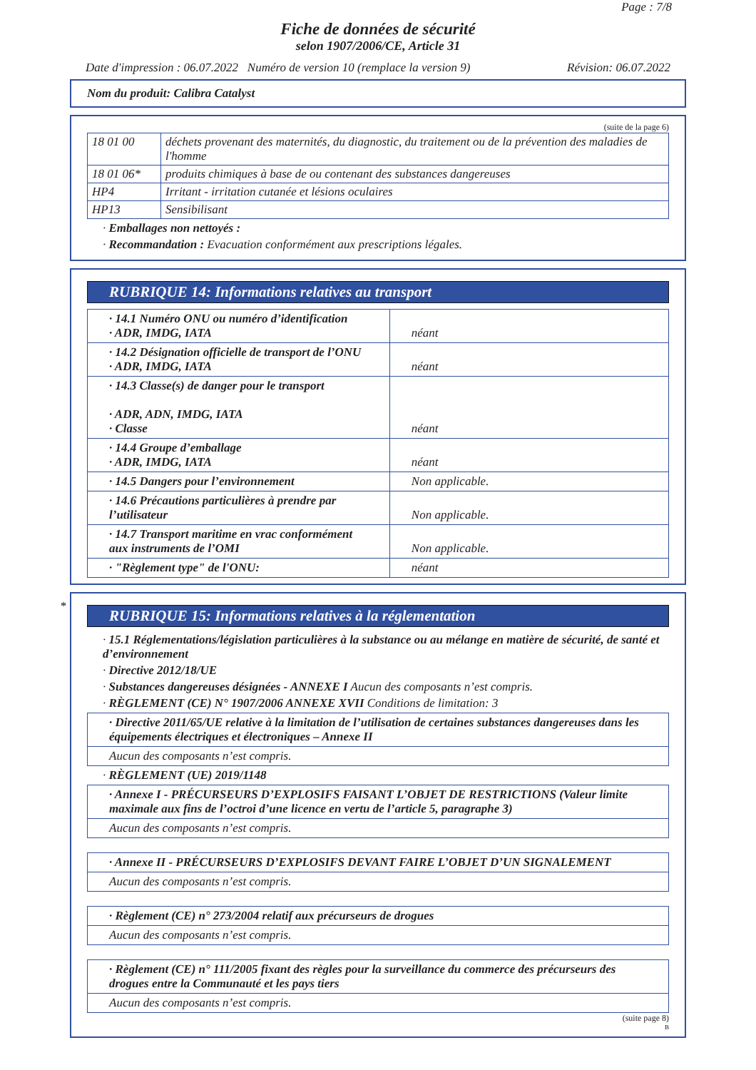Page : 7/8
Fiche de données de sécurité
selon 1907/2006/CE, Article 31
Date d'impression : 06.07.2022 Numéro de version 10 (remplace la version 9) Révision: 06.07.2022
Nom du produit: Calibra Catalyst
(suite de la page 6)
| 18 01 00 | déchets provenant des maternités, du diagnostic, du traitement ou de la prévention des maladies de l'homme |
| 18 01 06* | produits chimiques à base de ou contenant des substances dangereuses |
| HP4 | Irritant - irritation cutanée et lésions oculaires |
| HP13 | Sensibilisant |
· Emballages non nettoyés :
· Recommandation : Evacuation conformément aux prescriptions légales.
RUBRIQUE 14: Informations relatives au transport
| · 14.1 Numéro ONU ou numéro d’identification · ADR, IMDG, IATA | néant |
| · 14.2 Désignation officielle de transport de l’ONU · ADR, IMDG, IATA | néant |
| · 14.3 Classe(s) de danger pour le transport · ADR, ADN, IMDG, IATA · Classe | néant |
| · 14.4 Groupe d’emballage · ADR, IMDG, IATA | néant |
| · 14.5 Dangers pour l’environnement | Non applicable. |
| · 14.6 Précautions particulières à prendre par l’utilisateur | Non applicable. |
| · 14.7 Transport maritime en vrac conformément aux instruments de l’OMI | Non applicable. |
| · "Règlement type" de l'ONU: | néant |
*
RUBRIQUE 15: Informations relatives à la réglementation
· 15.1 Réglementations/législation particulières à la substance ou au mélange en matière de sécurité, de santé et d’environnement
· Directive 2012/18/UE
· Substances dangereuses désignées - ANNEXE I Aucun des composants n’est compris.
· RÈGLEMENT (CE) N° 1907/2006 ANNEXE XVII Conditions de limitation: 3
| · Directive 2011/65/UE relative à la limitation de l’utilisation de certaines substances dangereuses dans les équipements électriques et électroniques – Annexe II |
| Aucun des composants n’est compris. |
· RÈGLEMENT (UE) 2019/1148
| · Annexe I - PRÉCURSEURS D’EXPLOSIFS FAISANT L’OBJET DE RESTRICTIONS (Valeur limite maximale aux fins de l’octroi d’une licence en vertu de l’article 5, paragraphe 3) |
| Aucun des composants n’est compris. |
| · Annexe II - PRÉCURSEURS D’EXPLOSIFS DEVANT FAIRE L’OBJET D’UN SIGNALEMENT |
| Aucun des composants n’est compris. |
| · Règlement (CE) n° 273/2004 relatif aux précurseurs de drogues |
| Aucun des composants n’est compris. |
| · Règlement (CE) n° 111/2005 fixant des règles pour la surveillance du commerce des précurseurs des drogues entre la Communauté et les pays tiers |
| Aucun des composants n’est compris. |
(suite page 8)
B